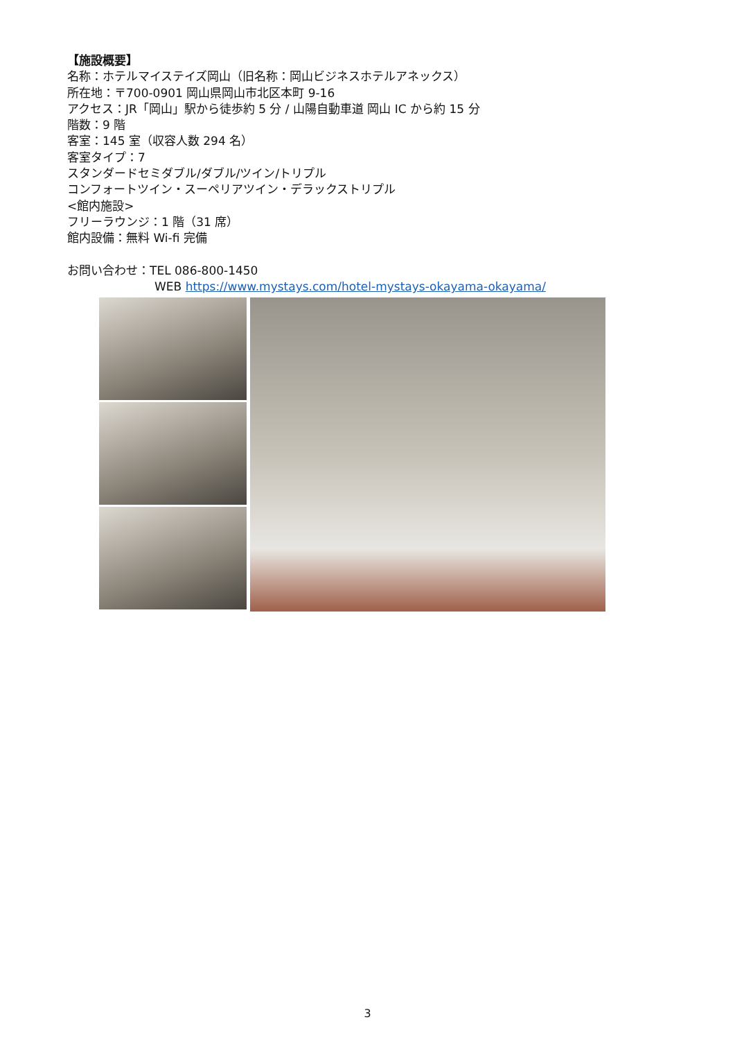【施設概要】
名称：ホテルマイステイズ岡山（旧名称：岡山ビジネスホテルアネックス）
所在地：〒700-0901 岡山県岡山市北区本町 9-16
アクセス：JR「岡山」駅から徒歩約 5 分 / 山陽自動車道 岡山 IC から約 15 分
階数：9 階
客室：145 室（収容人数 294 名）
客室タイプ：7
スタンダードセミダブル/ダブル/ツイン/トリプル
コンフォートツイン・スーペリアツイン・デラックストリプル
<館内施設>
フリーラウンジ：1 階（31 席）
館内設備：無料 Wi-fi 完備
お問い合わせ：TEL 086-800-1450
WEB https://www.mystays.com/hotel-mystays-okayama-okayama/
3